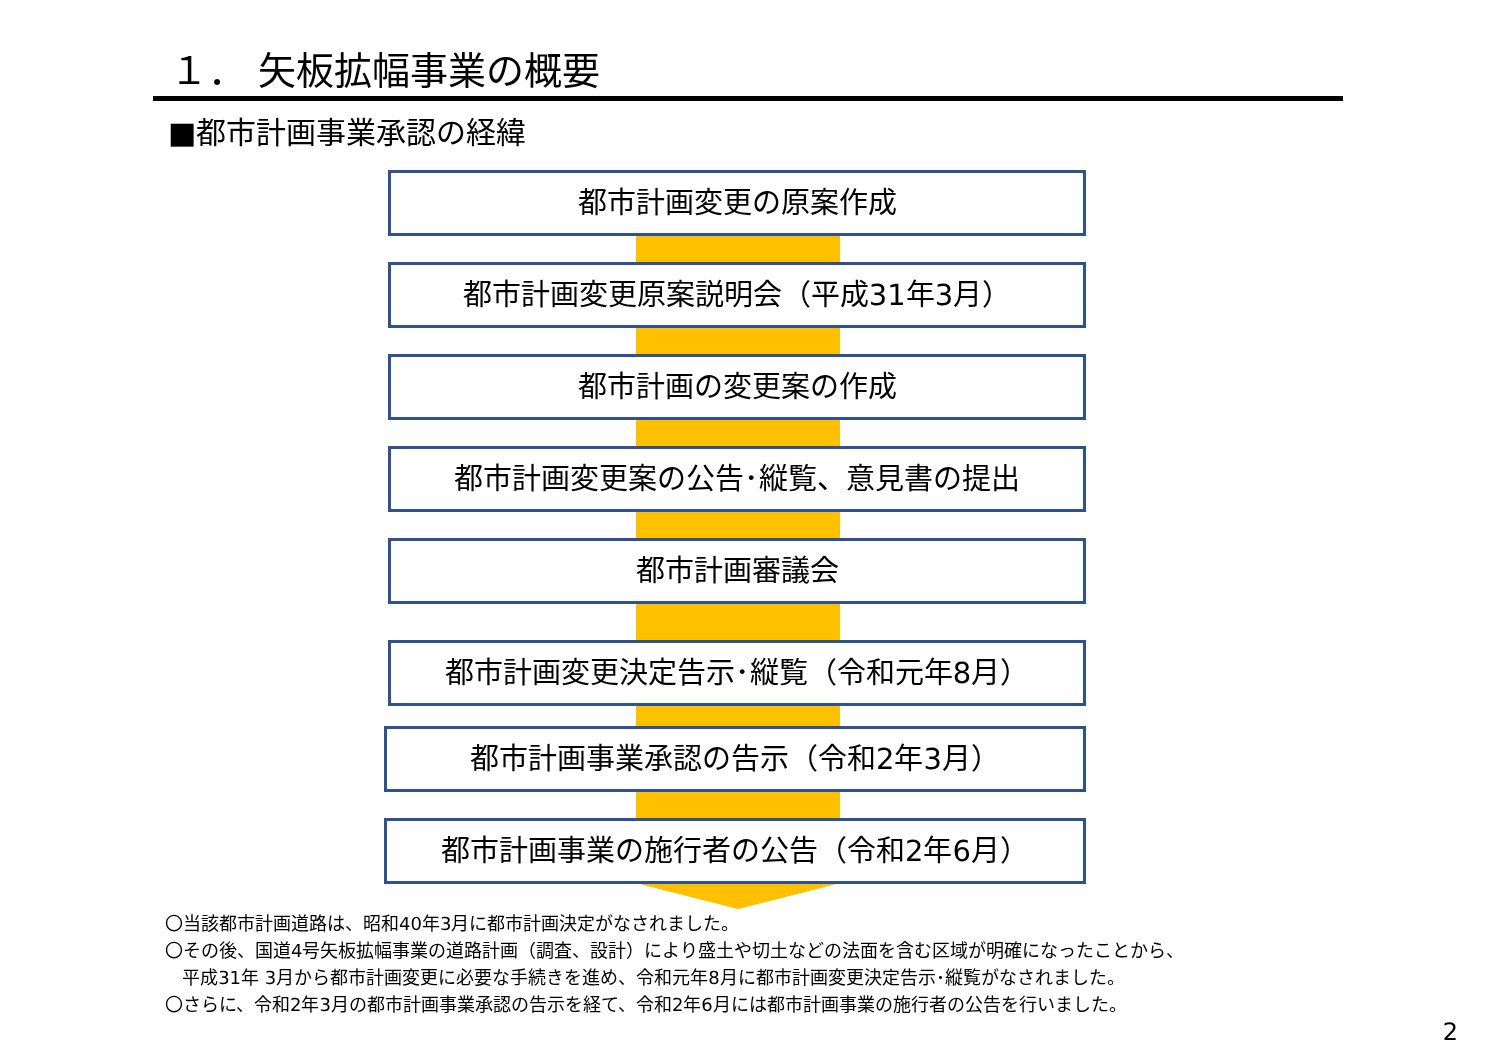１． 矢板拡幅事業の概要
■都市計画事業承認の経緯
都市計画変更の原案作成
都市計画変更原案説明会（平成31年3月）
都市計画の変更案の作成
都市計画変更案の公告･縦覧、意見書の提出
都市計画審議会
都市計画変更決定告示･縦覧（令和元年8月）
都市計画事業承認の告示（令和2年3月）
都市計画事業の施行者の公告（令和2年6月）
〇当該都市計画道路は、昭和40年3月に都市計画決定がなされました。
〇その後、国道4号矢板拡幅事業の道路計画（調査、設計）により盛土や切土などの法面を含む区域が明確になったことから、
平成31年 3月から都市計画変更に必要な手続きを進め、令和元年8月に都市計画変更決定告示･縦覧がなされました。
〇さらに、令和2年3月の都市計画事業承認の告示を経て、令和2年6月には都市計画事業の施行者の公告を行いました。
2